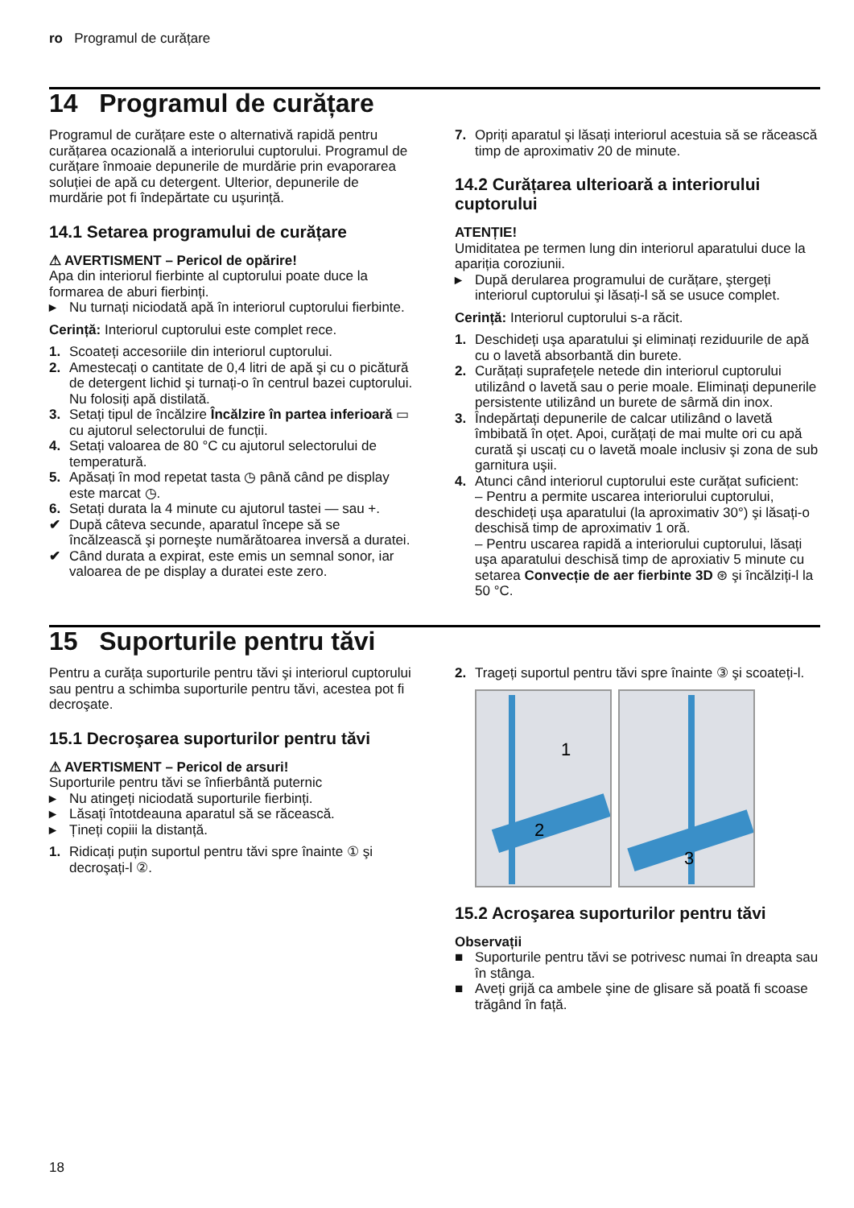ro Programul de curățare
14 Programul de curățare
Programul de curățare este o alternativă rapidă pentru curățarea ocazională a interiorului cuptorului. Programul de curățare înmoaie depunerile de murdărie prin evaporarea soluției de apă cu detergent. Ulterior, depunerile de murdărie pot fi îndepărtate cu uşurință.
14.1 Setarea programului de curățare
⚠ AVERTISMENT – Pericol de opărire!
Apa din interiorul fierbinte al cuptorului poate duce la formarea de aburi fierbinți.
▸ Nu turnați niciodată apă în interiorul cuptorului fierbinte.
Cerință: Interiorul cuptorului este complet rece.
1. Scoateți accesoriile din interiorul cuptorului.
2. Amestecați o cantitate de 0,4 litri de apă şi cu o picătură de detergent lichid şi turnați-o în centrul bazei cuptorului.
Nu folosiți apă distilată.
3. Setați tipul de încălzire Încălzire în partea inferioară ▭ cu ajutorul selectorului de funcții.
4. Setați valoarea de 80 °C cu ajutorul selectorului de temperatură.
5. Apăsați în mod repetat tasta ◷ până când pe display este marcat ◷.
6. Setați durata la 4 minute cu ajutorul tastei — sau +.
✔ După câteva secunde, aparatul începe să se încălzească şi porneşte numărătoarea inversă a duratei.
✔ Când durata a expirat, este emis un semnal sonor, iar valoarea de pe display a duratei este zero.
7. Opriți aparatul şi lăsați interiorul acestuia să se răcească timp de aproximativ 20 de minute.
14.2 Curățarea ulterioară a interiorului cuptorului
ATENȚIE!
Umiditatea pe termen lung din interiorul aparatului duce la apariția coroziunii.
▸ După derularea programului de curățare, ştergeți interiorul cuptorului şi lăsați-l să se usuce complet.
Cerință: Interiorul cuptorului s-a răcit.
1. Deschideți uşa aparatului şi eliminați reziduurile de apă cu o lavetă absorbantă din burete.
2. Curățați suprafețele netede din interiorul cuptorului utilizând o lavetă sau o perie moale. Eliminați depunerile persistente utilizând un burete de sârmă din inox.
3. Îndepărtați depunerile de calcar utilizând o lavetă îmbibată în oțet. Apoi, curățați de mai multe ori cu apă curată şi uscați cu o lavetă moale inclusiv şi zona de sub garnitura uşii.
4. Atunci când interiorul cuptorului este curățat suficient:
– Pentru a permite uscarea interiorului cuptorului, deschideți uşa aparatului (la aproximativ 30°) şi lăsați-o deschisă timp de aproximativ 1 oră.
– Pentru uscarea rapidă a interiorului cuptorului, lăsați uşa aparatului deschisă timp de aproxiativ 5 minute cu setarea Convecție de aer fierbinte 3D ⊛ şi încălziți-l la 50 °C.
15 Suporturile pentru tăvi
Pentru a curăța suporturile pentru tăvi şi interiorul cuptorului sau pentru a schimba suporturile pentru tăvi, acestea pot fi decroşate.
15.1 Decroşarea suporturilor pentru tăvi
⚠ AVERTISMENT – Pericol de arsuri!
Suporturile pentru tăvi se înfierbântă puternic
▸ Nu atingeți niciodată suporturile fierbinți.
▸ Lăsați întotdeauna aparatul să se răcească.
▸ Țineți copiii la distanță.
1. Ridicați puțin suportul pentru tăvi spre înainte ① şi decroşați-l ②.
2. Trageți suportul pentru tăvi spre înainte ③ şi scoateți-l.
1
2
3
15.2 Acroşarea suporturilor pentru tăvi
Observații
■ Suporturile pentru tăvi se potrivesc numai în dreapta sau în stânga.
■ Aveți grijă ca ambele şine de glisare să poată fi scoase trăgând în față.
18